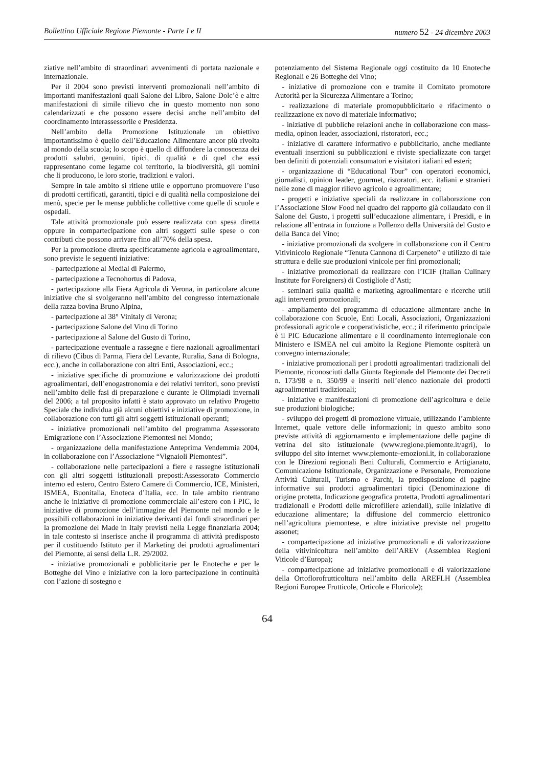Bollettino Ufficiale Regione Piemonte - Parte I e II numero 52 - 24 dicembre 2003
ziative nell’ambito di straordinari avvenimenti di portata nazionale e internazionale.
Per il 2004 sono previsti interventi promozionali nell’ambito di importanti manifestazioni quali Salone del Libro, Salone Dolc’è e altre manifestazioni di simile rilievo che in questo momento non sono calendarizzati e che possono essere decisi anche nell’ambito del coordinamento interassessorile e Presidenza.
Nell’ambito della Promozione Istituzionale un obiettivo importantissimo è quello dell’Educazione Alimentare ancor più rivolta al mondo della scuola; lo scopo è quello di diffondere la conoscenza dei prodotti salubri, genuini, tipici, di qualità e di quel che essi rappresentano come legame col territorio, la biodiversità, gli uomini che li producono, le loro storie, tradizioni e valori.
Sempre in tale ambito si ritiene utile e opportuno promuovere l’uso di prodotti certificati, garantiti, tipici e di qualità nella composizione dei menù, specie per le mense pubbliche collettive come quelle di scuole e ospedali.
Tale attività promozionale può essere realizzata con spesa diretta oppure in compartecipazione con altri soggetti sulle spese o con contributi che possono arrivare fino all’70% della spesa.
Per la promozione diretta specificatamente agricola e agroalimentare, sono previste le seguenti iniziative:
- partecipazione al Medial di Palermo,
- partecipazione a Tecnohortus di Padova,
- partecipazione alla Fiera Agricola di Verona, in particolare alcune iniziative che si svolgeranno nell’ambito del congresso internazionale della razza bovina Bruno Alpina,
- partecipazione al 38° Vinitaly di Verona;
- partecipazione Salone del Vino di Torino
- partecipazione al Salone del Gusto di Torino,
- partecipazione eventuale a rassegne e fiere nazionali agroalimentari di rilievo (Cibus di Parma, Fiera del Levante, Ruralia, Sana di Bologna, ecc.), anche in collaborazione con altri Enti, Associazioni, ecc.;
- iniziative specifiche di promozione e valorizzazione dei prodotti agroalimentari, dell’enogastronomia e dei relativi territori, sono previsti nell’ambito delle fasi di preparazione e durante le Olimpiadi invernali del 2006; a tal proposito infatti è stato approvato un relativo Progetto Speciale che individua già alcuni obiettivi e iniziative di promozione, in collaborazione con tutti gli altri soggetti istituzionali operanti;
- iniziative promozionali nell’ambito del programma Assessorato Emigrazione con l’Associazione Piemontesi nel Mondo;
- organizzazione della manifestazione Anteprima Vendemmia 2004, in collaborazione con l’Associazione “Vignaioli Piemontesi”.
- collaborazione nelle partecipazioni a fiere e rassegne istituzionali con gli altri soggetti istituzionali preposti:Assessorato Commercio interno ed estero, Centro Estero Camere di Commercio, ICE, Ministeri, ISMEA, Buonitalia, Enoteca d’Italia, ecc. In tale ambito rientrano anche le iniziative di promozione commerciale all’estero con i PIC, le iniziative di promozione dell’immagine del Piemonte nel mondo e le possibili collaborazioni in iniziative derivanti dai fondi straordinari per la promozione del Made in Italy previsti nella Legge finanziaria 2004; in tale contesto si inserisce anche il programma di attività predisposto per il costituendo Istituto per il Marketing dei prodotti agroalimentari del Piemonte, ai sensi della L.R. 29/2002.
- iniziative promozionali e pubblicitarie per le Enoteche e per le Botteghe del Vino e iniziative con la loro partecipazione in continuità con l’azione di sostegno e
potenziamento del Sistema Regionale oggi costituito da 10 Enoteche Regionali e 26 Botteghe del Vino;
- iniziative di promozione con e tramite il Comitato promotore Autorità per la Sicurezza Alimentare a Torino;
- realizzazione di materiale promopubblicitario e rifacimento o realizzazione ex novo di materiale informativo;
- iniziative di pubbliche relazioni anche in collaborazione con mass-media, opinon leader, associazioni, ristoratori, ecc.;
- iniziative di carattere informativo e pubblicitario, anche mediante eventuali inserzioni su pubblicazioni e riviste specializzate con target ben definiti di potenziali consumatori e visitatori italiani ed esteri;
- organizzazione di “Educational Tour” con operatori economici, giornalisti, opinion leader, gourmet, ristoratori, ecc. italiani e stranieri nelle zone di maggior rilievo agricolo e agroalimentare;
- progetti e iniziative speciali da realizzare in collaborazione con l’Associazione Slow Food nel quadro del rapporto già collaudato con il Salone del Gusto, i progetti sull’educazione alimentare, i Presidi, e in relazione all’entrata in funzione a Pollenzo della Università del Gusto e della Banca del Vino;
- iniziative promozionali da svolgere in collaborazione con il Centro Vitivinicolo Regionale “Tenuta Cannona di Carpeneto” e utilizzo di tale struttura e delle sue produzioni vinicole per fini promozionali;
- iniziative promozionali da realizzare con l’ICIF (Italian Culinary Institute for Foreigners) di Costigliole d’Asti;
- seminari sulla qualità e marketing agroalimentare e ricerche utili agli interventi promozionali;
- ampliamento del programma di educazione alimentare anche in collaborazione con Scuole, Enti Locali, Associazioni, Organizzazioni professionali agricole e cooperativistiche, ecc.; il riferimento principale è il PIC Educazione alimentare e il coordinamento interregionale con Ministero e ISMEA nel cui ambito la Regione Piemonte ospiterà un convegno internazionale;
- iniziative promozionali per i prodotti agroalimentari tradizionali del Piemonte, riconosciuti dalla Giunta Regionale del Piemonte dei Decreti n. 173/98 e n. 350/99 e inseriti nell’elenco nazionale dei prodotti agroalimentari tradizionali;
- iniziative e manifestazioni di promozione dell’agricoltura e delle sue produzioni biologiche;
- sviluppo dei progetti di promozione virtuale, utilizzando l’ambiente Internet, quale vettore delle informazioni; in questo ambito sono previste attività di aggiornamento e implementazione delle pagine di vetrina del sito istituzionale (www.regione.piemonte.it/agri), lo sviluppo del sito internet www.piemonte-emozioni.it, in collaborazione con le Direzioni regionali Beni Culturali, Commercio e Artigianato, Comunicazione Istituzionale, Organizzazione e Personale, Promozione Attività Culturali, Turismo e Parchi, la predisposizione di pagine informative sui prodotti agroalimentari tipici (Denominazione di origine protetta, Indicazione geografica protetta, Prodotti agroalimentari tradizionali e Prodotti delle microfiliere aziendali), sulle iniziative di educazione alimentare; la diffusione del commercio elettronico nell’agricoltura piemontese, e altre iniziative previste nel progetto assonet;
- compartecipazione ad iniziative promozionali e di valorizzazione della vitivinicoltura nell’ambito dell’AREV (Assemblea Regioni Viticole d’Europa);
- compartecipazione ad iniziative promozionali e di valorizzazione della Ortoflorofrutticoltura nell’ambito della AREFLH (Assemblea Regioni Europee Frutticole, Orticole e Floricole);
64